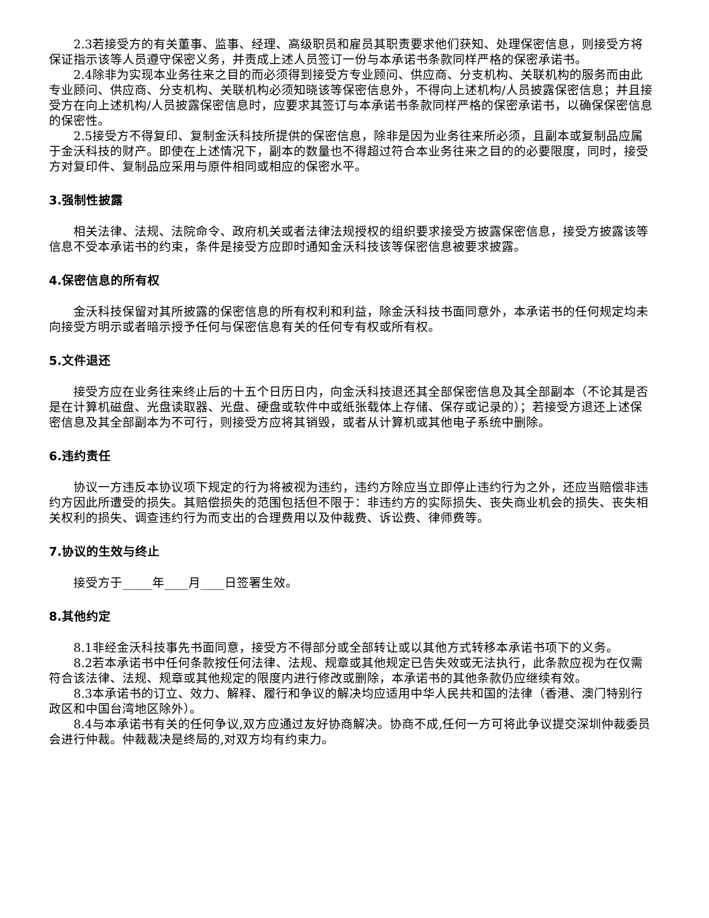2.3若接受方的有关董事、监事、经理、高级职员和雇员其职责要求他们获知、处理保密信息，则接受方将保证指示该等人员遵守保密义务，并责成上述人员签订一份与本承诺书条款同样严格的保密承诺书。
2.4除非为实现本业务往来之目的而必须得到接受方专业顾问、供应商、分支机构、关联机构的服务而由此专业顾问、供应商、分支机构、关联机构必须知晓该等保密信息外，不得向上述机构/人员披露保密信息；并且接受方在向上述机构/人员披露保密信息时，应要求其签订与本承诺书条款同样严格的保密承诺书，以确保保密信息的保密性。
2.5接受方不得复印、复制金沃科技所提供的保密信息，除非是因为业务往来所必须，且副本或复制品应属于金沃科技的财产。即使在上述情况下，副本的数量也不得超过符合本业务往来之目的的必要限度，同时，接受方对复印件、复制品应采用与原件相同或相应的保密水平。
3.强制性披露
相关法律、法规、法院命令、政府机关或者法律法规授权的组织要求接受方披露保密信息，接受方披露该等信息不受本承诺书的约束，条件是接受方应即时通知金沃科技该等保密信息被要求披露。
4.保密信息的所有权
金沃科技保留对其所披露的保密信息的所有权利和利益，除金沃科技书面同意外，本承诺书的任何规定均未向接受方明示或者暗示授予任何与保密信息有关的任何专有权或所有权。
5.文件退还
接受方应在业务往来终止后的十五个日历日内，向金沃科技退还其全部保密信息及其全部副本（不论其是否是在计算机磁盘、光盘读取器、光盘、硬盘或软件中或纸张载体上存储、保存或记录的）；若接受方退还上述保密信息及其全部副本为不可行，则接受方应将其销毁，或者从计算机或其他电子系统中删除。
6.违约责任
协议一方违反本协议项下规定的行为将被视为违约，违约方除应当立即停止违约行为之外，还应当赔偿非违约方因此所遭受的损失。其赔偿损失的范围包括但不限于：非违约方的实际损失、丧失商业机会的损失、丧失相关权利的损失、调查违约行为而支出的合理费用以及仲裁费、诉讼费、律师费等。
7.协议的生效与终止
接受方于_____年____月____日签署生效。
8.其他约定
8.1非经金沃科技事先书面同意，接受方不得部分或全部转让或以其他方式转移本承诺书项下的义务。
8.2若本承诺书中任何条款按任何法律、法规、规章或其他规定已告失效或无法执行，此条款应视为在仅需符合该法律、法规、规章或其他规定的限度内进行修改或删除，本承诺书的其他条款仍应继续有效。
8.3本承诺书的订立、效力、解释、履行和争议的解决均应适用中华人民共和国的法律（香港、澳门特别行政区和中国台湾地区除外）。
8.4与本承诺书有关的任何争议,双方应通过友好协商解决。协商不成,任何一方可将此争议提交深圳仲裁委员会进行仲裁。仲裁裁决是终局的,对双方均有约束力。